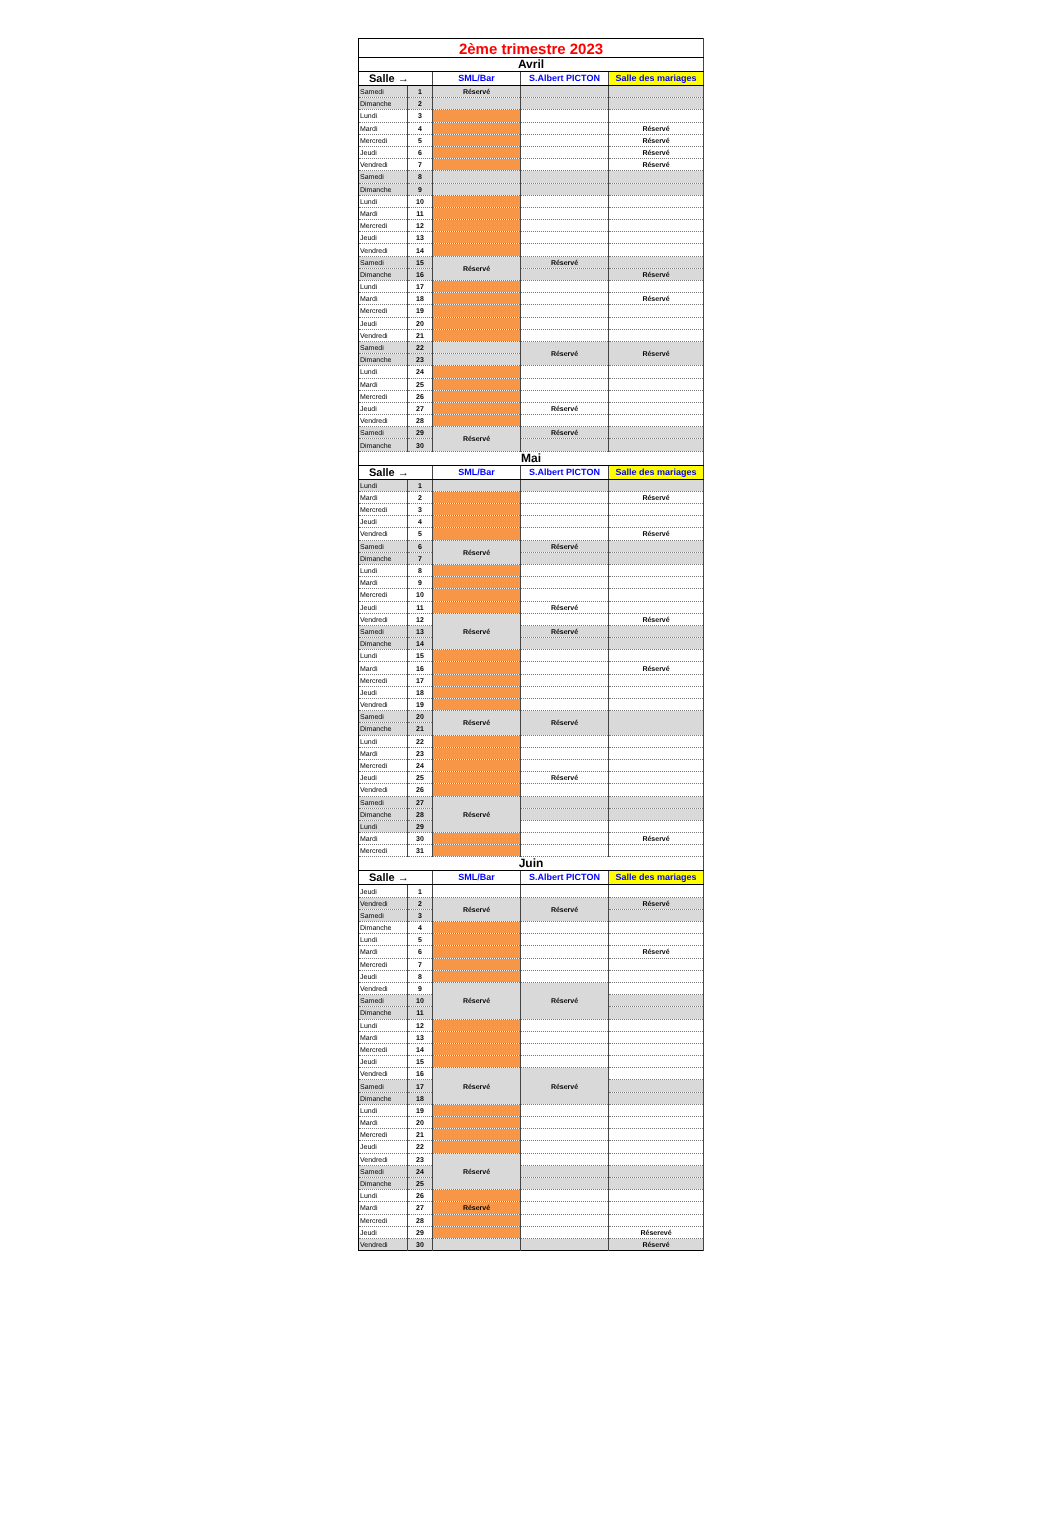| 2ème trimestre 2023 | | | | |
| Avril | | | | |
| Salle → | | SML/Bar | S.Albert PICTON | Salle des mariages |
| Samedi | 1 | Réservé | | |
| Dimanche | 2 | | | |
| Lundi | 3 | | | |
| Mardi | 4 | | | Réservé |
| Mercredi | 5 | | | Réservé |
| Jeudi | 6 | | | Réservé |
| Vendredi | 7 | | | Réservé |
| Samedi | 8 | | | |
| Dimanche | 9 | | | |
| Lundi | 10 | | | |
| Mardi | 11 | | | |
| Mercredi | 12 | | | |
| Jeudi | 13 | | | |
| Vendredi | 14 | | | |
| Samedi | 15 | Réservé | Réservé | |
| Dimanche | 16 | | | Réservé |
| Lundi | 17 | | | |
| Mardi | 18 | | | Réservé |
| Mercredi | 19 | | | |
| Jeudi | 20 | | | |
| Vendredi | 21 | | | |
| Samedi | 22 | | Réservé | Réservé |
| Dimanche | 23 | | | |
| Lundi | 24 | | | |
| Mardi | 25 | | | |
| Mercredi | 26 | | | |
| Jeudi | 27 | | Réservé | |
| Vendredi | 28 | | | |
| Samedi | 29 | Réservé | Réservé | |
| Dimanche | 30 | | | |
| Mai | | | | |
| Salle → | | SML/Bar | S.Albert PICTON | Salle des mariages |
| Lundi | 1 | | | |
| Mardi | 2 | | | Réservé |
| Mercredi | 3 | | | |
| Jeudi | 4 | | | |
| Vendredi | 5 | | | Réservé |
| Samedi | 6 | Réservé | Réservé | |
| Dimanche | 7 | | | |
| Lundi | 8 | | | |
| Mardi | 9 | | | |
| Mercredi | 10 | | | |
| Jeudi | 11 | | Réservé | |
| Vendredi | 12 | Réservé | | Réservé |
| Samedi | 13 | | Réservé | |
| Dimanche | 14 | | | |
| Lundi | 15 | | | |
| Mardi | 16 | | | Réservé |
| Mercredi | 17 | | | |
| Jeudi | 18 | | | |
| Vendredi | 19 | | | |
| Samedi | 20 | Réservé | Réservé | |
| Dimanche | 21 | | | |
| Lundi | 22 | | | |
| Mardi | 23 | | | |
| Mercredi | 24 | | | |
| Jeudi | 25 | | Réservé | |
| Vendredi | 26 | | | |
| Samedi | 27 | Réservé | | |
| Dimanche | 28 | | | |
| Lundi | 29 | | | |
| Mardi | 30 | | | Réservé |
| Mercredi | 31 | | | |
| Juin | | | | |
| Salle → | | SML/Bar | S.Albert PICTON | Salle des mariages |
| Jeudi | 1 | | | |
| Vendredi | 2 | Réservé | Réservé | Réservé |
| Samedi | 3 | | | |
| Dimanche | 4 | | | |
| Lundi | 5 | | | |
| Mardi | 6 | | | Réservé |
| Mercredi | 7 | | | |
| Jeudi | 8 | | | |
| Vendredi | 9 | Réservé | Réservé | |
| Samedi | 10 | | | |
| Dimanche | 11 | | | |
| Lundi | 12 | | | |
| Mardi | 13 | | | |
| Mercredi | 14 | | | |
| Jeudi | 15 | | | |
| Vendredi | 16 | Réservé | Réservé | |
| Samedi | 17 | | | |
| Dimanche | 18 | | | |
| Lundi | 19 | | | |
| Mardi | 20 | | | |
| Mercredi | 21 | | | |
| Jeudi | 22 | | | |
| Vendredi | 23 | Réservé | | |
| Samedi | 24 | | | |
| Dimanche | 25 | | | |
| Lundi | 26 | | | |
| Mardi | 27 | Réservé | | |
| Mercredi | 28 | | | |
| Jeudi | 29 | | | Réserevé |
| Vendredi | 30 | | | Réservé |